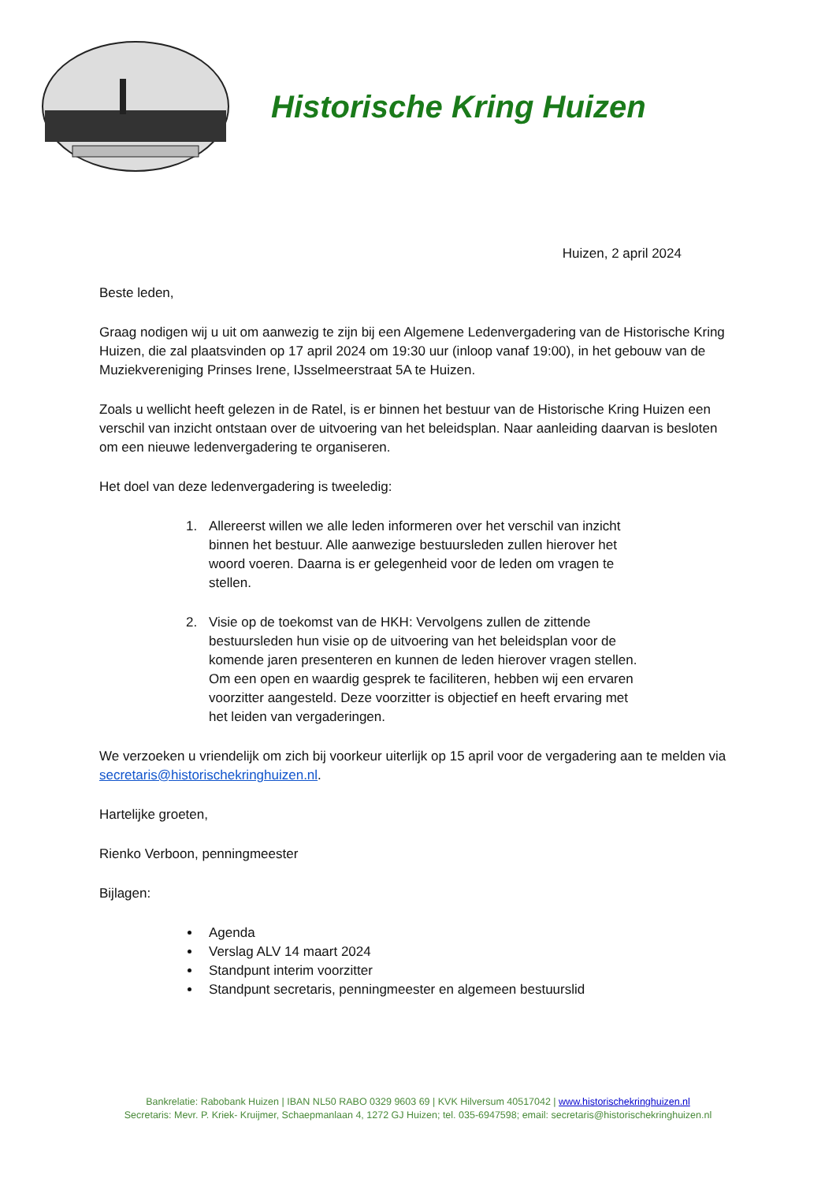Historische Kring Huizen
Huizen, 2 april 2024
Beste leden,
Graag nodigen wij u uit om aanwezig te zijn bij een Algemene Ledenvergadering van de Historische Kring Huizen, die zal plaatsvinden op 17 april 2024 om 19:30 uur (inloop vanaf 19:00), in het gebouw van de Muziekvereniging Prinses Irene, IJsselmeerstraat 5A te Huizen.
Zoals u wellicht heeft gelezen in de Ratel, is er binnen het bestuur van de Historische Kring Huizen een verschil van inzicht ontstaan over de uitvoering van het beleidsplan. Naar aanleiding daarvan is besloten om een nieuwe ledenvergadering te organiseren.
Het doel van deze ledenvergadering is tweeledig:
1. Allereerst willen we alle leden informeren over het verschil van inzicht binnen het bestuur. Alle aanwezige bestuursleden zullen hierover het woord voeren. Daarna is er gelegenheid voor de leden om vragen te stellen.
2. Visie op de toekomst van de HKH: Vervolgens zullen de zittende bestuursleden hun visie op de uitvoering van het beleidsplan voor de komende jaren presenteren en kunnen de leden hierover vragen stellen. Om een open en waardig gesprek te faciliteren, hebben wij een ervaren voorzitter aangesteld. Deze voorzitter is objectief en heeft ervaring met het leiden van vergaderingen.
We verzoeken u vriendelijk om zich bij voorkeur uiterlijk op 15 april voor de vergadering aan te melden via secretaris@historischekringhuizen.nl.
Hartelijke groeten,
Rienko Verboon, penningmeester
Bijlagen:
Agenda
Verslag ALV 14 maart 2024
Standpunt interim voorzitter
Standpunt secretaris, penningmeester en algemeen bestuurslid
Bankrelatie: Rabobank Huizen | IBAN NL50 RABO 0329 9603 69 | KVK Hilversum 40517042 | www.historischekringhuizen.nl
Secretaris: Mevr. P. Kriek- Kruijmer, Schaepmanlaan 4, 1272 GJ Huizen; tel. 035-6947598; email: secretaris@historischekringhuizen.nl